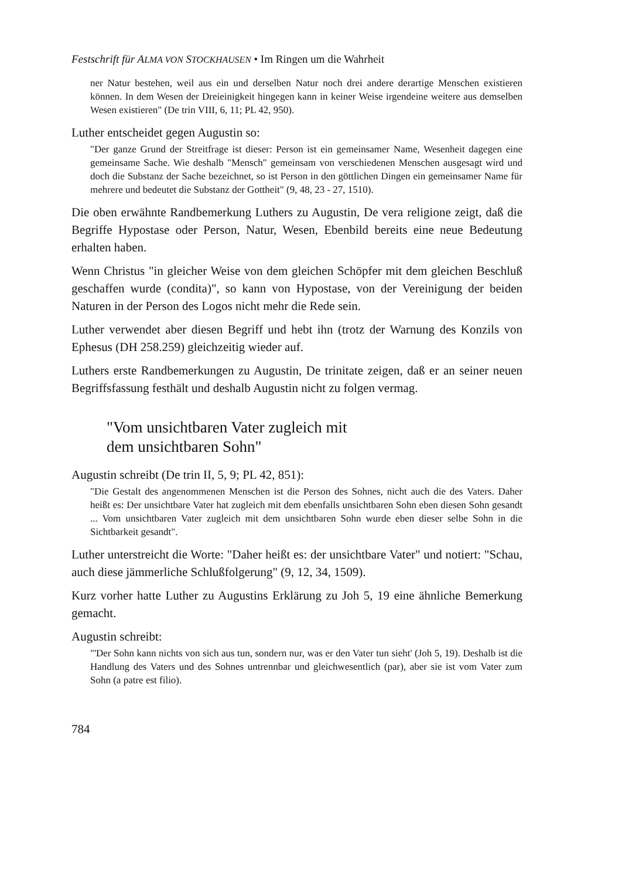Festschrift für ALMA VON STOCKHAUSEN • Im Ringen um die Wahrheit
ner Natur bestehen, weil aus ein und derselben Natur noch drei andere derartige Menschen existieren können. In dem Wesen der Dreieinigkeit hingegen kann in keiner Weise irgendeine weitere aus demselben Wesen existieren" (De trin VIII, 6, 11; PL 42, 950).
Luther entscheidet gegen Augustin so:
"Der ganze Grund der Streitfrage ist dieser: Person ist ein gemeinsamer Name, Wesenheit dagegen eine gemeinsame Sache. Wie deshalb "Mensch" gemeinsam von verschiedenen Menschen ausgesagt wird und doch die Substanz der Sache bezeichnet, so ist Person in den göttlichen Dingen ein gemeinsamer Name für mehrere und bedeutet die Substanz der Gottheit" (9, 48, 23 - 27, 1510).
Die oben erwähnte Randbemerkung Luthers zu Augustin, De vera religione zeigt, daß die Begriffe Hypostase oder Person, Natur, Wesen, Ebenbild bereits eine neue Bedeutung erhalten haben.
Wenn Christus "in gleicher Weise von dem gleichen Schöpfer mit dem gleichen Beschluß geschaffen wurde (condita)", so kann von Hypostase, von der Vereinigung der beiden Naturen in der Person des Logos nicht mehr die Rede sein.
Luther verwendet aber diesen Begriff und hebt ihn (trotz der Warnung des Konzils von Ephesus (DH 258.259) gleichzeitig wieder auf.
Luthers erste Randbemerkungen zu Augustin, De trinitate zeigen, daß er an seiner neuen Begriffsfassung festhält und deshalb Augustin nicht zu folgen vermag.
"Vom unsichtbaren Vater zugleich mit
dem unsichtbaren Sohn"
Augustin schreibt (De trin II, 5, 9; PL 42, 851):
"Die Gestalt des angenommenen Menschen ist die Person des Sohnes, nicht auch die des Vaters. Daher heißt es: Der unsichtbare Vater hat zugleich mit dem ebenfalls unsichtbaren Sohn eben diesen Sohn gesandt ... Vom unsichtbaren Vater zugleich mit dem unsichtbaren Sohn wurde eben dieser selbe Sohn in die Sichtbarkeit gesandt".
Luther unterstreicht die Worte: "Daher heißt es: der unsichtbare Vater" und notiert: "Schau, auch diese jämmerliche Schlußfolgerung" (9, 12, 34, 1509).
Kurz vorher hatte Luther zu Augustins Erklärung zu Joh 5, 19 eine ähnliche Bemerkung gemacht.
Augustin schreibt:
"'Der Sohn kann nichts von sich aus tun, sondern nur, was er den Vater tun sieht' (Joh 5, 19). Deshalb ist die Handlung des Vaters und des Sohnes untrennbar und gleichwesentlich (par), aber sie ist vom Vater zum Sohn (a patre est filio).
784